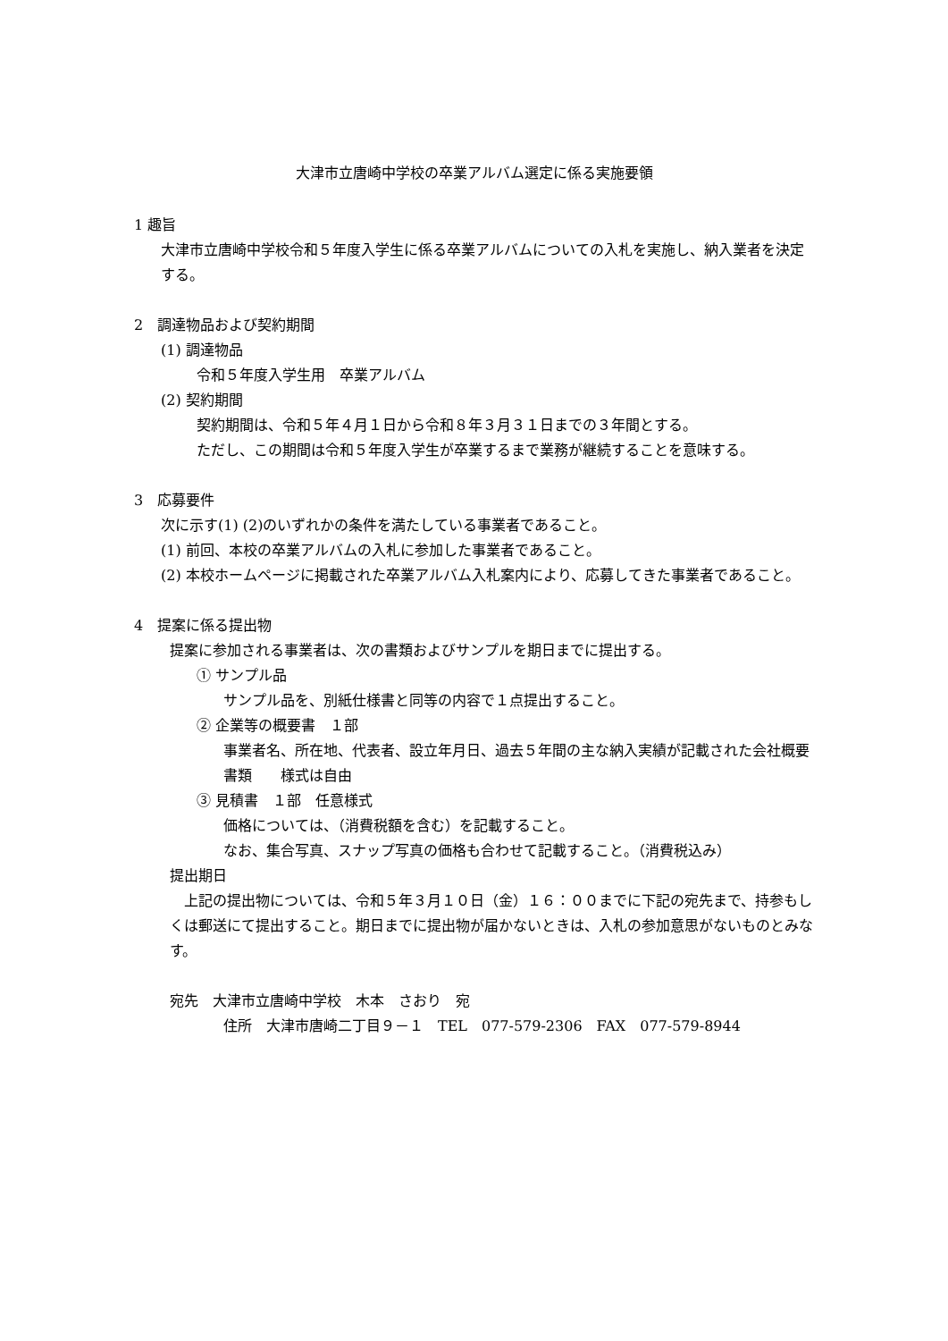大津市立唐崎中学校の卒業アルバム選定に係る実施要領
1 趣旨
大津市立唐崎中学校令和５年度入学生に係る卒業アルバムについての入札を実施し、納入業者を決定する。
2　調達物品および契約期間
(1) 調達物品
令和５年度入学生用　卒業アルバム
(2) 契約期間
契約期間は、令和５年４月１日から令和８年３月３１日までの３年間とする。
ただし、この期間は令和５年度入学生が卒業するまで業務が継続することを意味する。
3　応募要件
次に示す(1) (2)のいずれかの条件を満たしている事業者であること。
(1) 前回、本校の卒業アルバムの入札に参加した事業者であること。
(2) 本校ホームページに掲載された卒業アルバム入札案内により、応募してきた事業者であること。
4　提案に係る提出物
提案に参加される事業者は、次の書類およびサンプルを期日までに提出する。
① サンプル品
サンプル品を、別紙仕様書と同等の内容で１点提出すること。
② 企業等の概要書　１部
事業者名、所在地、代表者、設立年月日、過去５年間の主な納入実績が記載された会社概要書類　　様式は自由
③ 見積書　１部　任意様式
価格については、（消費税額を含む）を記載すること。
なお、集合写真、スナップ写真の価格も合わせて記載すること。（消費税込み）
提出期日
　上記の提出物については、令和５年３月１０日（金）１６：００までに下記の宛先まで、持参もしくは郵送にて提出すること。期日までに提出物が届かないときは、入札の参加意思がないものとみなす。
宛先　大津市立唐崎中学校　木本　さおり　宛
住所　大津市唐崎二丁目９－１　TEL　077-579-2306　FAX　077-579-8944